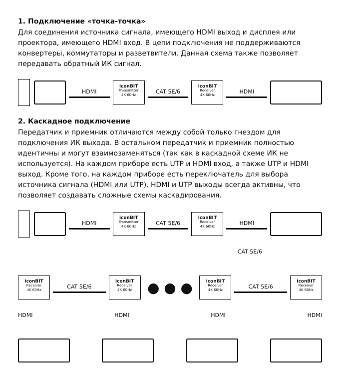1. Подключение «точка-точка»
Для соединения источника сигнала, имеющего HDMI выход и дисплея или проектора, имеющего HDMI вход. В цепи подключения не поддерживаются конвертеры, коммутаторы и разветвители. Данная схема также позволяет передавать обратный ИК сигнал.
HDMI
iconBIT
Transmitter
4K 60Hz
CAT 5E/6
iconBIT
Receiver
4K 60Hz
HDMI
2. Каскадное подключение
Передатчик и приемник отличаются между собой только гнездом для подключения ИК выхода. В остальном передатчик и приемник полностью идентичны и могут взаимозаменяться (так как в каскадной схеме ИК не используется). На каждом приборе есть UTP и HDMI вход, а также UTP и HDMI выход. Кроме того, на каждом приборе есть переключатель для выбора источника сигнала (HDMI или UTP). HDMI и UTP выходы всегда активны, что позволяет создавать сложные схемы каскадирования.
HDMI
iconBIT
Transmitter
4K 60Hz
CAT 5E/6
iconBIT
Receiver
4K 60Hz
HDMI
CAT 5E/6
iconBIT
Receiver
4K 60Hz
CAT 5E/6
iconBIT
Receiver
4K 60Hz
● ● ●
iconBIT
Receiver
4K 60Hz
CAT 5E/6
iconBIT
Receiver
4K 60Hz
HDMI HDMI HDMI HDMI